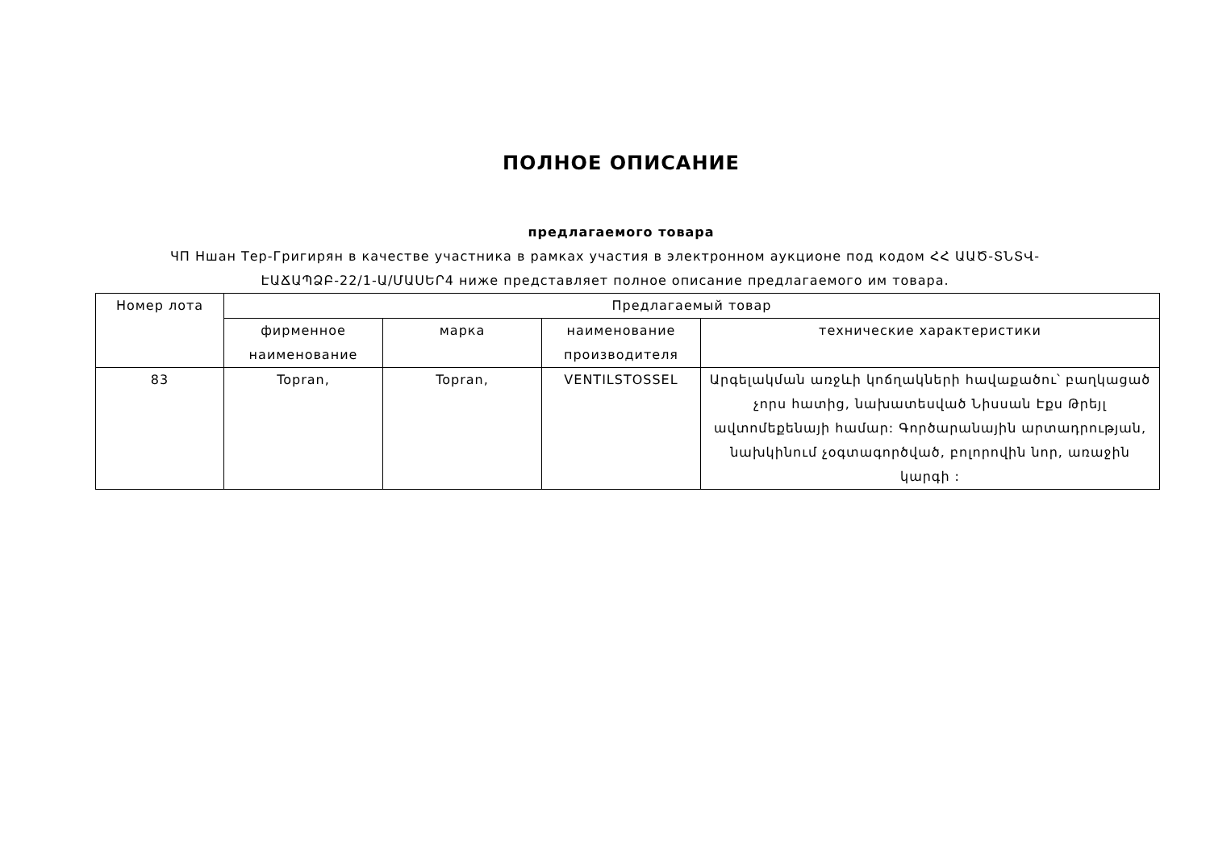ПОЛНОЕ ОПИСАНИЕ
предлагаемого товара
ЧП Ншан Тер-Григирян в качестве участника в рамках участия в электронном аукционе под кодом ՀՀ ԱԱԾ-ՏՆՏՎ-ԷԱՃԱՊՁԲ-22/1-Ա/ՄԱՍԵՐ4 ниже представляет полное описание предлагаемого им товара.
| Номер лота | Предлагаемый товар | | | |
| --- | --- | --- | --- | --- |
| | фирменное наименование | марка | наименование производителя | технические характеристики |
| 83 | Topran, | Topran, | VENTILSTOSSEL | Արգելակման առջևի կոճղակների հավաքածու՝ բաղկացած չորս հատից, նախատեսված Նիսսան Էքս Թրեյլ ավտոմեքենայի համար: Գործարանային արտադրության, նախկինում չօգտագործված, բոլորովին նոր, առաջին կարգի : |